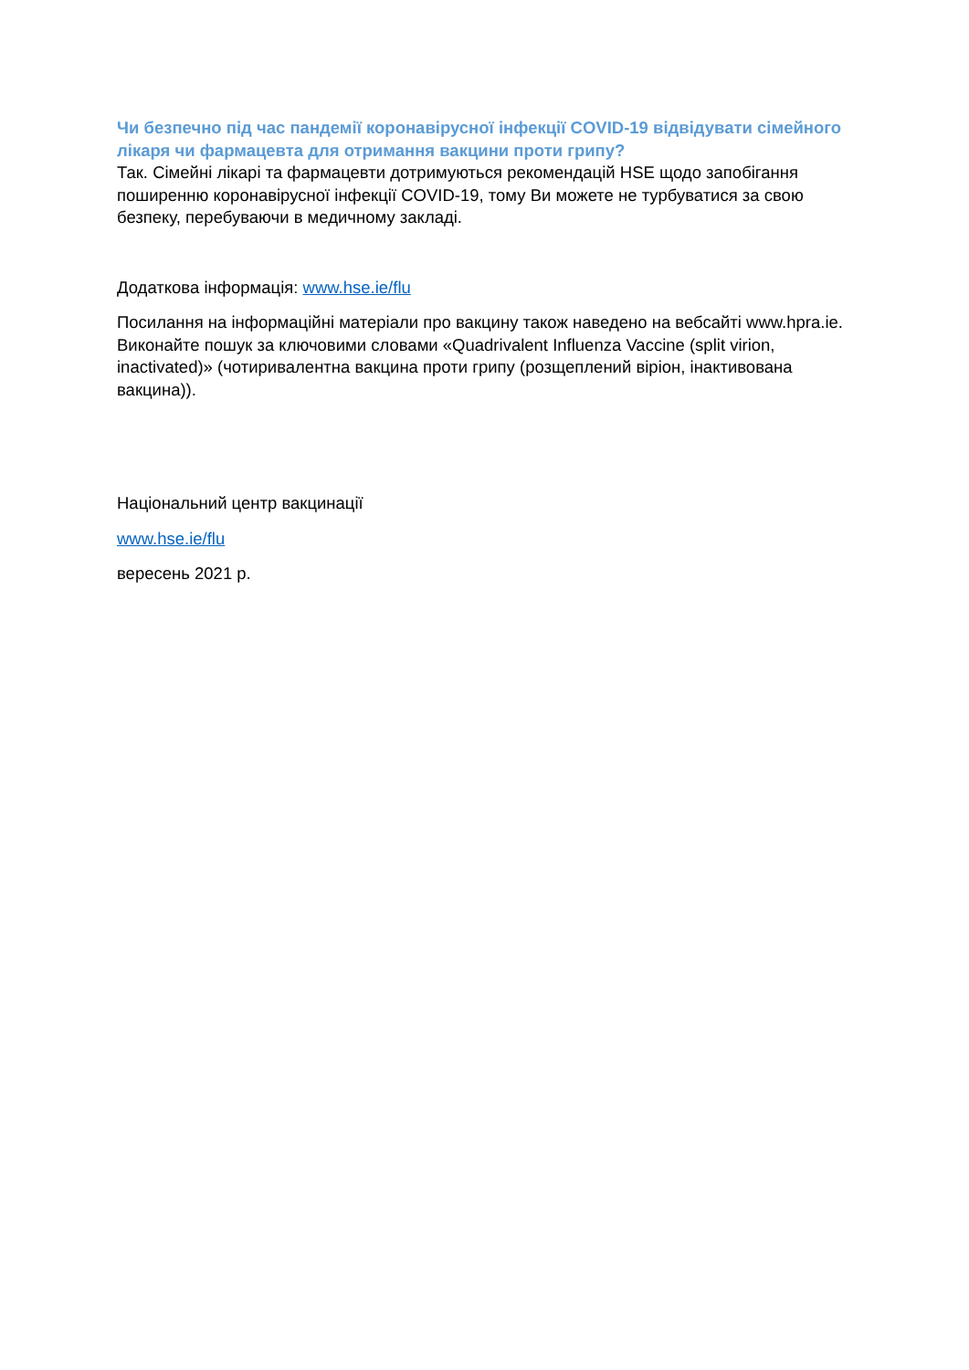Чи безпечно під час пандемії коронавірусної інфекції COVID-19 відвідувати сімейного лікаря чи фармацевта для отримання вакцини проти грипу?
Так. Сімейні лікарі та фармацевти дотримуються рекомендацій HSE щодо запобігання поширенню коронавірусної інфекції COVID-19, тому Ви можете не турбуватися за свою безпеку, перебуваючи в медичному закладі.
Додаткова інформація: www.hse.ie/flu
Посилання на інформаційні матеріали про вакцину також наведено на вебсайті www.hpra.ie. Виконайте пошук за ключовими словами «Quadrivalent Influenza Vaccine (split virion, inactivated)» (чотиривалентна вакцина проти грипу (розщеплений віріон, інактивована вакцина)).
Національний центр вакцинації
www.hse.ie/flu
вересень 2021 р.